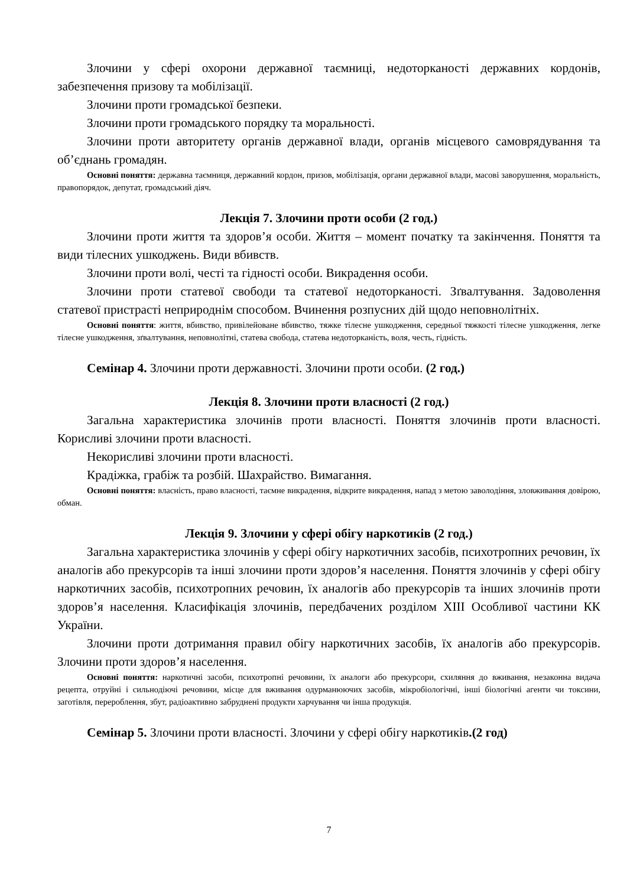Злочини у сфері охорони державної таємниці, недоторканості державних кордонів, забезпечення призову та мобілізації.
Злочини проти громадської безпеки.
Злочини проти громадського порядку та моральності.
Злочини проти авторитету органів державної влади, органів місцевого самоврядування та об’єднань громадян.
Основні поняття: державна таємниця, державний кордон, призов, мобілізація, органи державної влади, масові заворушення, моральність, правопорядок, депутат, громадський діяч.
Лекція 7. Злочини проти особи (2 год.)
Злочини проти життя та здоров’я особи. Життя – момент початку та закінчення. Поняття та види тілесних ушкоджень. Види вбивств.
Злочини проти волі, честі та гідності особи. Викрадення особи.
Злочини проти статевої свободи та статевої недоторканості. Зґвалтування. Задоволення статевої пристрасті неприроднім способом. Вчинення розпусних дій щодо неповнолітніх.
Основні поняття: життя, вбивство, привілейоване вбивство, тяжке тілесне ушкодження, середньої тяжкості тілесне ушкодження, легке тілесне ушкодження, зґвалтування, неповнолітні, статева свобода, статева недоторканість, воля, честь, гідність.
Семінар 4. Злочини проти державності. Злочини проти особи. (2 год.)
Лекція 8. Злочини проти власності (2 год.)
Загальна характеристика злочинів проти власності. Поняття злочинів проти власності. Корисливі злочини проти власності.
Некорисливі злочини проти власності.
Крадіжка, грабіж та розбій. Шахрайство. Вимагання.
Основні поняття: власність, право власності, таємне викрадення, відкрите викрадення, напад з метою заволодіння, зловживання довірою, обман.
Лекція 9. Злочини у сфері обігу наркотиків (2 год.)
Загальна характеристика злочинів у сфері обігу наркотичних засобів, психотропних речовин, їх аналогів або прекурсорів та інші злочини проти здоров’я населення. Поняття злочинів у сфері обігу наркотичних засобів, психотропних речовин, їх аналогів або прекурсорів та інших злочинів проти здоров’я населення. Класифікація злочинів, передбачених розділом XIII Особливої частини КК України.
Злочини проти дотримання правил обігу наркотичних засобів, їх аналогів або прекурсорів. Злочини проти здоров’я населення.
Основні поняття: наркотичні засоби, психотропні речовини, їх аналоги або прекурсори, схиляння до вживання, незаконна видача рецепта, отруйні і сильнодіючі речовини, місце для вживання одурманюючих засобів, мікробіологічні, інші біологічні агенти чи токсини, заготівля, перероблення, збут, радіоактивно забруднені продукти харчування чи інша продукція.
Семінар 5. Злочини проти власності. Злочини у сфері обігу наркотиків.(2 год)
7